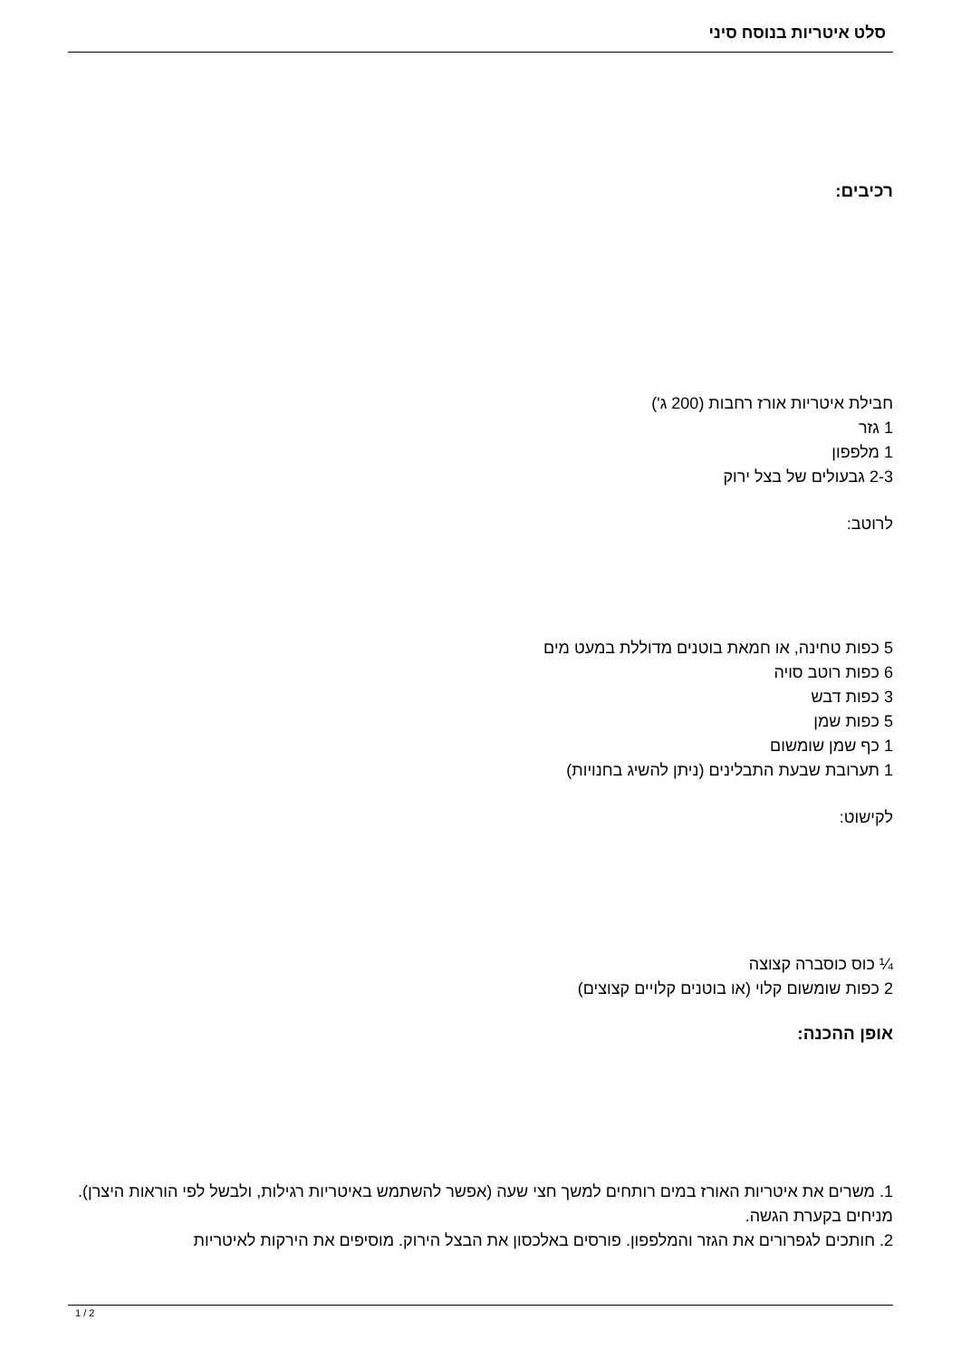סלט איטריות בנוסח סיני
רכיבים:
חבילת איטריות אורז רחבות (200 ג')
1 גזר
1 מלפפון
2-3 גבעולים של בצל ירוק
לרוטב:
5 כפות טחינה, או חמאת בוטנים מדוללת במעט מים
6 כפות רוטב סויה
3 כפות דבש
5 כפות שמן
1 כף שמן שומשום
1 תערובת שבעת התבלינים (ניתן להשיג בחנויות)
לקישוט:
¼ כוס כוסברה קצוצה
2 כפות שומשום קלוי (או בוטנים קלויים קצוצים)
אופן ההכנה:
1. משרים את איטריות האורז במים רותחים למשך חצי שעה (אפשר להשתמש באיטריות רגילות, ולבשל לפי הוראות היצרן). מניחים בקערת הגשה.
2. חותכים לגפרורים את הגזר והמלפפון. פורסים באלכסון את הבצל הירוק. מוסיפים את הירקות לאיטריות
1 / 2